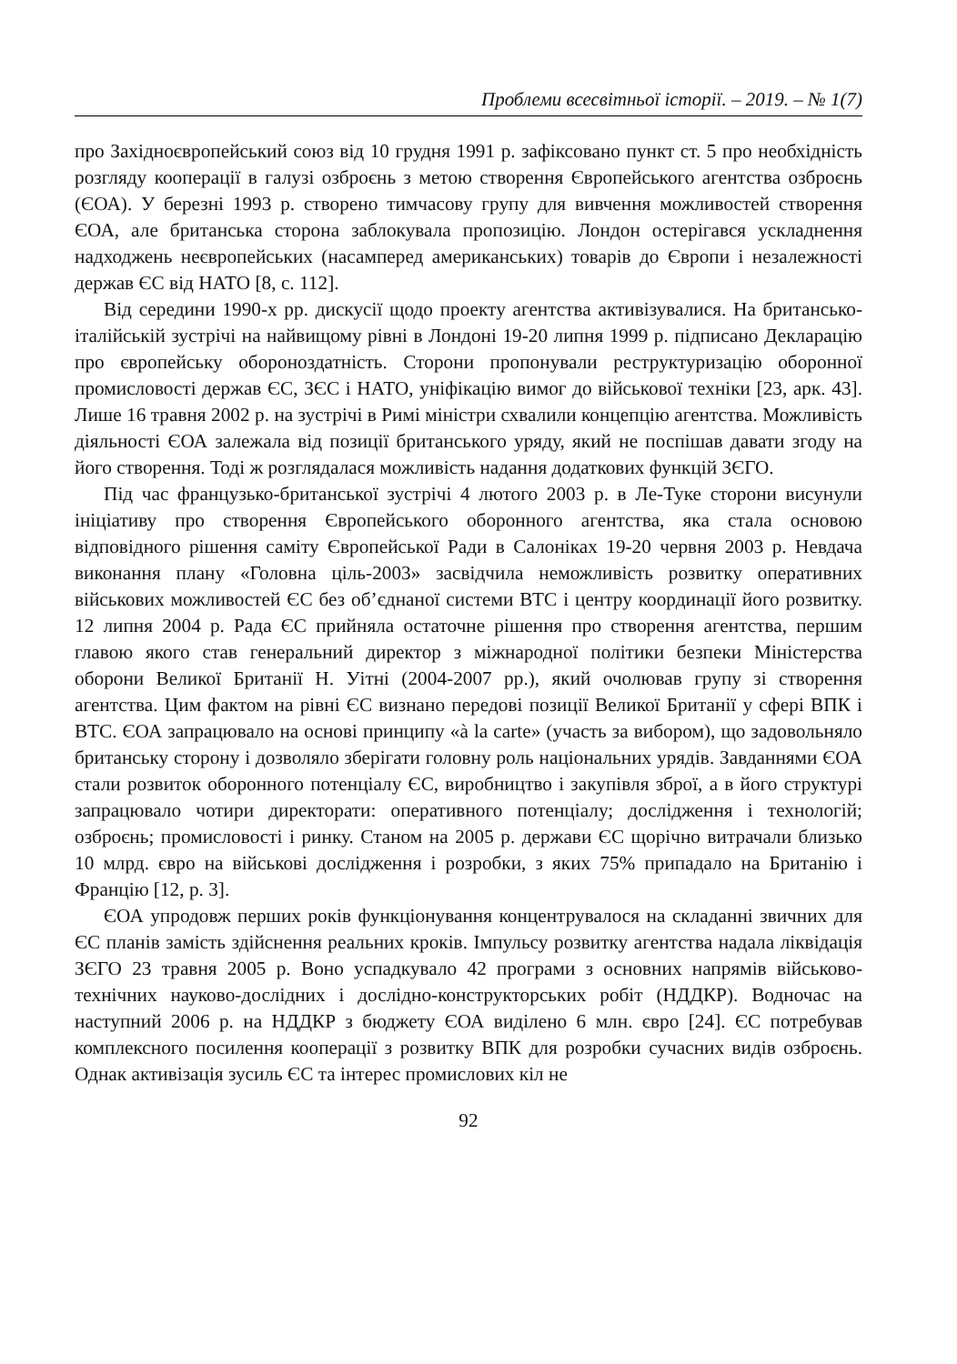Проблеми всесвітньої історії. – 2019. – № 1(7)
про Західноєвропейський союз від 10 грудня 1991 р. зафіксовано пункт ст. 5 про необхідність розгляду кооперації в галузі озброєнь з метою створення Європейського агентства озброєнь (ЄОА). У березні 1993 р. створено тимчасову групу для вивчення можливостей створення ЄОА, але британська сторона заблокувала пропозицію. Лондон остерігався ускладнення надходжень неєвропейських (насамперед американських) товарів до Європи і незалежності держав ЄС від НАТО [8, с. 112].
Від середини 1990-х рр. дискусії щодо проекту агентства активізувалися. На британсько-італійській зустрічі на найвищому рівні в Лондоні 19-20 липня 1999 р. підписано Декларацію про європейську обороноздатність. Сторони пропонували реструктуризацію оборонної промисловості держав ЄС, ЗЄС і НАТО, уніфікацію вимог до військової техніки [23, арк. 43]. Лише 16 травня 2002 р. на зустрічі в Римі міністри схвалили концепцію агентства. Можливість діяльності ЄОА залежала від позиції британського уряду, який не поспішав давати згоду на його створення. Тоді ж розглядалася можливість надання додаткових функцій ЗЄГО.
Під час французько-британської зустрічі 4 лютого 2003 р. в Ле-Туке сторони висунули ініціативу про створення Європейського оборонного агентства, яка стала основою відповідного рішення саміту Європейської Ради в Салоніках 19-20 червня 2003 р. Невдача виконання плану «Головна ціль-2003» засвідчила неможливість розвитку оперативних військових можливостей ЄС без об’єднаної системи ВТС і центру координації його розвитку. 12 липня 2004 р. Рада ЄС прийняла остаточне рішення про створення агентства, першим главою якого став генеральний директор з міжнародної політики безпеки Міністерства оборони Великої Британії Н. Уітні (2004-2007 рр.), який очолював групу зі створення агентства. Цим фактом на рівні ЄС визнано передові позиції Великої Британії у сфері ВПК і ВТС. ЄОА запрацювало на основі принципу «à la carte» (участь за вибором), що задовольняло британську сторону і дозволяло зберігати головну роль національних урядів. Завданнями ЄОА стали розвиток оборонного потенціалу ЄС, виробництво і закупівля зброї, а в його структурі запрацювало чотири директорати: оперативного потенціалу; дослідження і технологій; озброєнь; промисловості і ринку. Станом на 2005 р. держави ЄС щорічно витрачали близько 10 млрд. євро на військові дослідження і розробки, з яких 75% припадало на Британію і Францію [12, р. 3].
ЄОА упродовж перших років функціонування концентрувалося на складанні звичних для ЄС планів замість здійснення реальних кроків. Імпульсу розвитку агентства надала ліквідація ЗЄГО 23 травня 2005 р. Воно успадкувало 42 програми з основних напрямів військово-технічних науково-дослідних і дослідно-конструкторських робіт (НДДКР). Водночас на наступний 2006 р. на НДДКР з бюджету ЄОА виділено 6 млн. євро [24]. ЄС потребував комплексного посилення кооперації з розвитку ВПК для розробки сучасних видів озброєнь. Однак активізація зусиль ЄС та інтерес промислових кіл не
92